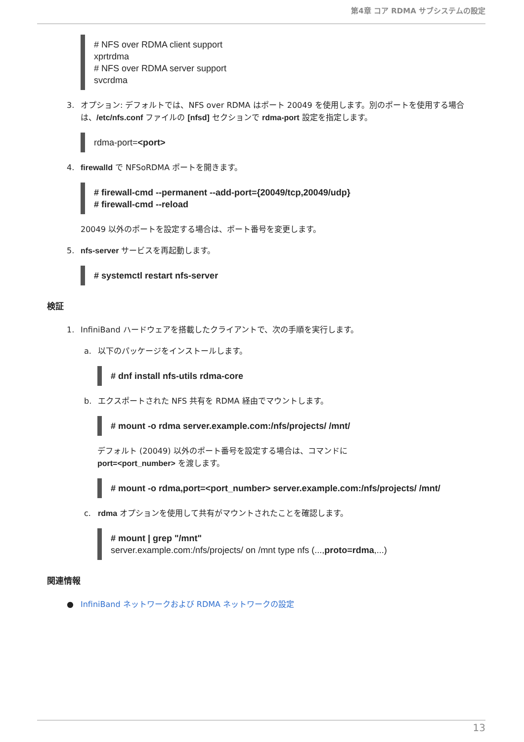第4章 コア RDMA サブシステムの設定
# NFS over RDMA client support
xprtrdma
# NFS over RDMA server support
svcrdma
3. オプション: デフォルトでは、NFS over RDMA はポート 20049 を使用します。別のポートを使用する場合は、/etc/nfs.conf ファイルの [nfsd] セクションで rdma-port 設定を指定します。
rdma-port=<port>
4. firewalld で NFSoRDMA ポートを開きます。
# firewall-cmd --permanent --add-port={20049/tcp,20049/udp}
# firewall-cmd --reload
20049 以外のポートを設定する場合は、ポート番号を変更します。
5. nfs-server サービスを再起動します。
# systemctl restart nfs-server
検証
1. InfiniBand ハードウェアを搭載したクライアントで、次の手順を実行します。
a. 以下のパッケージをインストールします。
# dnf install nfs-utils rdma-core
b. エクスポートされた NFS 共有を RDMA 経由でマウントします。
# mount -o rdma server.example.com:/nfs/projects/ /mnt/
デフォルト (20049) 以外のポート番号を設定する場合は、コマンドに
port=<port_number> を渡します。
# mount -o rdma,port=<port_number> server.example.com:/nfs/projects/ /mnt/
c. rdma オプションを使用して共有がマウントされたことを確認します。
# mount | grep "/mnt"
server.example.com:/nfs/projects/ on /mnt type nfs (...,proto=rdma,...)
関連情報
● InfiniBand ネットワークおよび RDMA ネットワークの設定
13